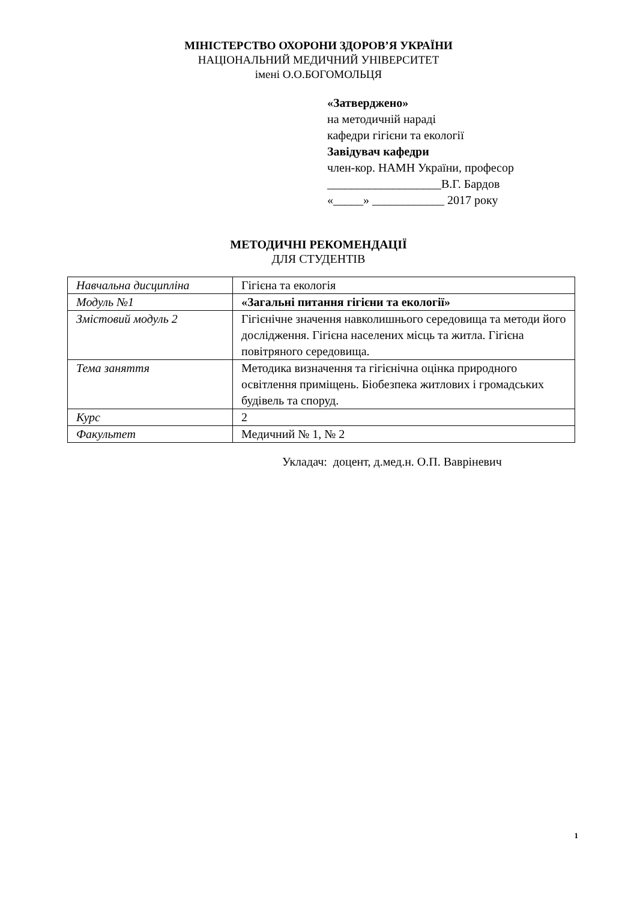МІНІСТЕРСТВО ОХОРОНИ ЗДОРОВ’Я УКРАЇНИ
НАЦІОНАЛЬНИЙ МЕДИЧНИЙ УНІВЕРСИТЕТ
імені О.О.БОГОМОЛЬЦЯ
«Затверджено»
на методичній нараді
кафедри гігієни та екології
Завідувач кафедри
член-кор. НАМН України, професор
___________________В.Г. Бардов
«_____» ____________ 2017 року
МЕТОДИЧНІ РЕКОМЕНДАЦІЇ
ДЛЯ СТУДЕНТІВ
| Навчальна дисципліна | Гігієна та екологія |
| Модуль №1 | «Загальні питання гігієни та екології» |
| Змістовий модуль 2 | Гігієнічне значення навколишнього середовища та методи його дослідження. Гігієна населених місць та житла. Гігієна повітряного середовища. |
| Тема заняття | Методика визначення та гігієнічна оцінка природного освітлення приміщень. Біобезпека житлових і громадських будівель та споруд. |
| Курс | 2 |
| Факультет | Медичний № 1, № 2 |
Укладач: доцент, д.мед.н. О.П. Вавріневич
1